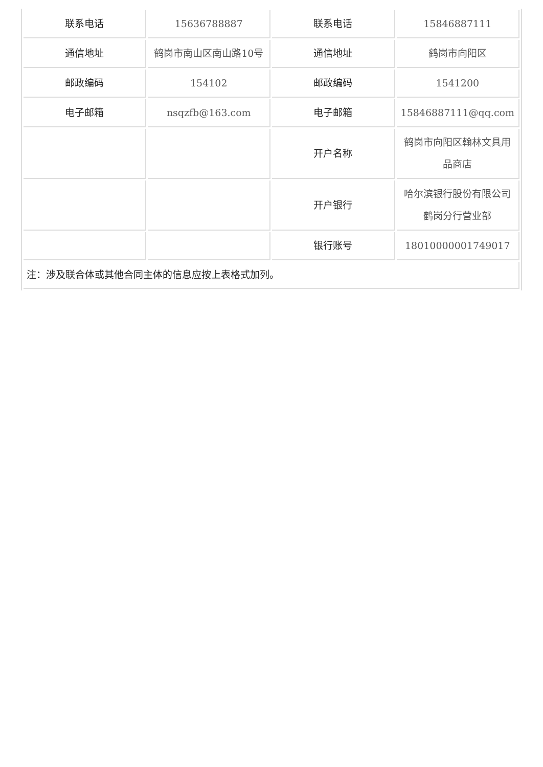| 联系电话 | 15636788887 | 联系电话 | 15846887111 |
| 通信地址 | 鹤岗市南山区南山路10号 | 通信地址 | 鹤岗市向阳区 |
| 邮政编码 | 154102 | 邮政编码 | 1541200 |
| 电子邮箱 | nsqzfb@163.com | 电子邮箱 | 15846887111@qq.com |
| | | 开户名称 | 鹤岗市向阳区翰林文具用品商店 |
| | | 开户银行 | 哈尔滨银行股份有限公司鹤岗分行营业部 |
| | | 银行账号 | 18010000001749017 |
| 注：涉及联合体或其他合同主体的信息应按上表格式加列。 | | | |